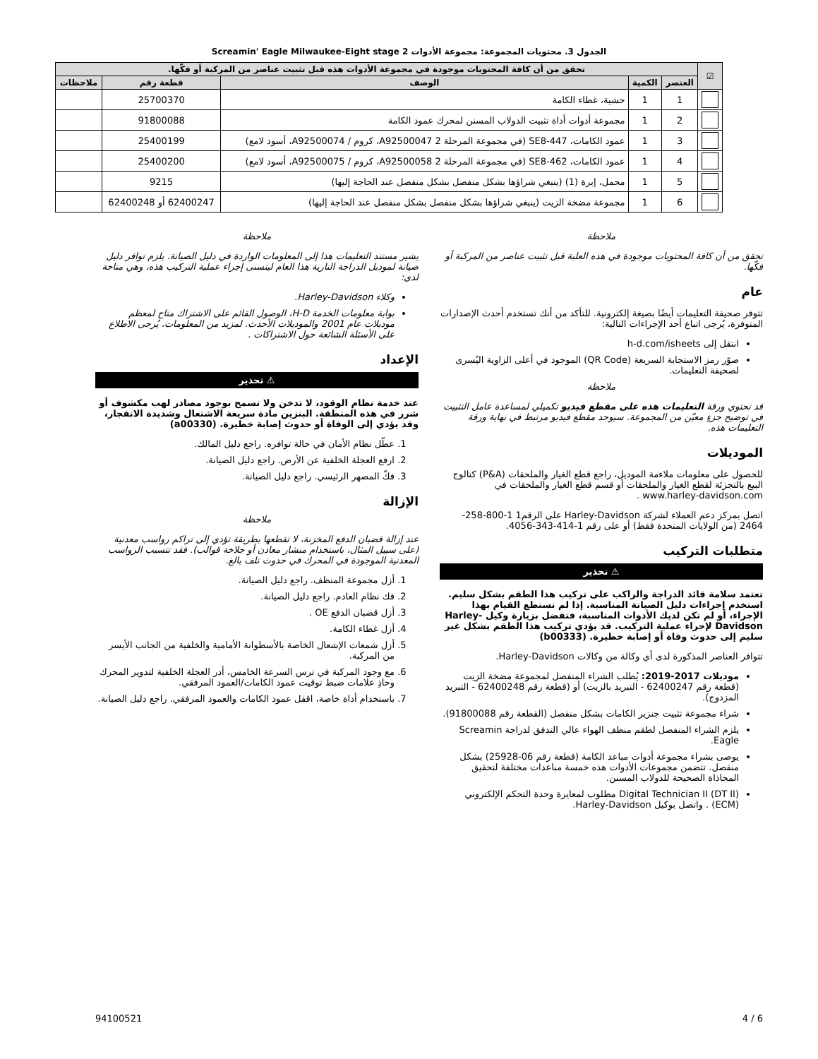الجدول 3. محتويات المجموعة: مجموعة الأدوات Screamin' Eagle Milwaukee-Eight stage 2
| ☑ | تحقق من أن كافة المحتويات موجودة في مجموعة الأدوات هذه قبل تثبيت عناصر من المركبة أو فكّها. | | | | |
| --- | --- | --- | --- | --- | --- |
| | العنصر | الكمية | الوصف | قطعة رقم | ملاحظات |
| | 1 | 1 | حشية، غطاء الكامة | 25700370 | |
| | 2 | 1 | مجموعة أدوات أداة تثبيت الدولاب المسنن لمحرك عمود الكامة | 91800088 | |
| | 3 | 1 | عمود الكامات، SE8-447 (في مجموعة المرحلة 2 A92500047، كروم / A92500074، أسود لامع) | 25400199 | |
| | 4 | 1 | عمود الكامات، SE8-462 (في مجموعة المرحلة 2 A92500058، كروم / A92500075، أسود لامع) | 25400200 | |
| | 5 | 1 | محمل، إبرة (1) (ينبغي شراؤها بشكل منفصل بشكل منفصل عند الحاجة إليها) | 9215 | |
| | 6 | 1 | مجموعة مضخة الزيت (ينبغي شراؤها بشكل منفصل بشكل منفصل عند الحاجة إليها) | 62400247 أو 62400248 | |
ملاحظة
تحقق من أن كافة المحتويات موجودة في هذه العلبة قبل تثبيت عناصر من المركبة أو فكّها.
عام
تتوفر صحيفة التعليمات أيضًا بصيغة إلكترونية. للتأكد من أنك تستخدم أحدث الإصدارات المتوفرة، يُرجى اتباع أحد الإجراءات التالية:
انتقل إلى h-d.com/isheets
صوّر رمز الاستجابة السريعة (QR Code) الموجود في أعلى الزاوية اليُسرى لصحيفة التعليمات.
ملاحظة
قد تحتوي ورقة التعليمات هذه على مقطع فيديو تكميلي لمساعدة عامل التثبيت في توضيح جزءٍ معيّن من المجموعة. سيوجد مقطع فيديو مرتبط في نهاية ورقة التعليمات هذه.
الموديلات
للحصول على معلومات ملاءمة الموديل، راجع قطع الغيار والملحقات (P&A) كتالوج البيع بالتجزئة لقطع الغيار والملحقات أو قسم قطع الغيار والملحقات في www.harley-davidson.com .
اتصل بمركز دعم العملاء لشركة Harley-Davidson على الرقم1 1-800-258-2464 (من الولايات المتحدة فقط) أو على رقم 1-414-343-4056.
متطلبات التركيب
⚠ تحذير
تعتمد سلامة قائد الدراجة والراكب على تركيب هذا الطقم بشكل سليم. استخدم إجراءات دليل الصيانة المناسبة. إذا لم تستطع القيام بهذا الإجراء، أو لم تكن لديك الأدوات المناسبة، فتفضل بزيارة وكيل Harley-Davidson لإجراء عملية التركيب. قد يؤدي تركيب هذا الطقم بشكل غير سليم إلى حدوث وفاة أو إصابة خطيرة. (b00333)
تتوافر العناصر المذكورة لدى أي وكالة من وكالات Harley-Davidson.
موديلات 2017-2019: يُطلب الشراء المنفصل لمجموعة مضخة الزيت (قطعة رقم 62400247 - التبريد بالزيت) أو (قطعة رقم 62400248 - التبريد المزدوج).
شراء مجموعة تثبيت جنزير الكامات بشكل منفصل (القطعة رقم 91800088).
يلزم الشراء المنفصل لطقم منظف الهواء عالي التدفق لدراجة Screamin Eagle.
يوصى بشراء مجموعة أدوات مباعد الكامة (قطعة رقم 06-25928) بشكل منفصل. تتضمن مجموعات الأدوات هذه خمسة مباعدات مختلفة لتحقيق المحاذاة الصحيحة للدولاب المسنن.
Digital Technician II (DT II) مطلوب لمعايرة وحدة التحكم الإلكتروني (ECM) . واتصل بوكيل Harley-Davidson.
ملاحظة
يشير مستند التعليمات هذا إلى المعلومات الواردة في دليل الصيانة. يلزم توافر دليل صيانة لموديل الدراجة النارية هذا العام ليتسنى إجراء عملية التركيب هذه، وهي متاحة لدى:
وكلاء Harley-Davidson.
بوابة معلومات الخدمة H-D، الوصول القائم على الاشتراك متاح لمعظم موديلات عام 2001 والموديلات الأحدث. لمزيد من المعلومات، يُرجى الاطلاع على الأسئلة الشائعة حول الاشتراكات .
الإعداد
⚠ تحذير
عند خدمة نظام الوقود، لا تدخن ولا تسمح بوجود مصادر لهب مكشوف أو شرر في هذه المنطقة. البنزين مادة سريعة الاشتعال وشديدة الانفجار، وقد يؤدي إلى الوفاة أو حدوث إصابة خطيرة. (a00330)
1. عطّل نظام الأمان في حالة توافره. راجع دليل المالك.
2. ارفع العجلة الخلفية عن الأرض. راجع دليل الصيانة.
3. فكّ المصهر الرئيسي. راجع دليل الصيانة.
الإزالة
ملاحظة
عند إزالة قضبان الدفع المخزنة، لا تقطعها بطريقة تؤدي إلى تراكم رواسب معدنية (على سبيل المثال، باستخدام منشار معادن أو جلاخة قوالب). فقد تتسبب الرواسب المعدنية الموجودة في المحرك في حدوث تلف بالغ.
1. أزل مجموعة المنظف. راجع دليل الصيانة.
2. فك نظام العادم. راجع دليل الصيانة.
3. أزل قضبان الدفع OE .
4. أزل غطاء الكامة.
5. أزل شمعات الإشعال الخاصة بالأسطوانة الأمامية والخلفية من الجانب الأيسر من المركبة.
6. مع وجود المركبة في ترس السرعة الخامس، أدر العجلة الخلفية لتدوير المحرك وحاذِ علامات ضبط توقيت عمود الكامات/العمود المرفقي.
7. باستخدام أداة خاصة، اقفل عمود الكامات والعمود المرفقي. راجع دليل الصيانة.
6 / 4 94100521